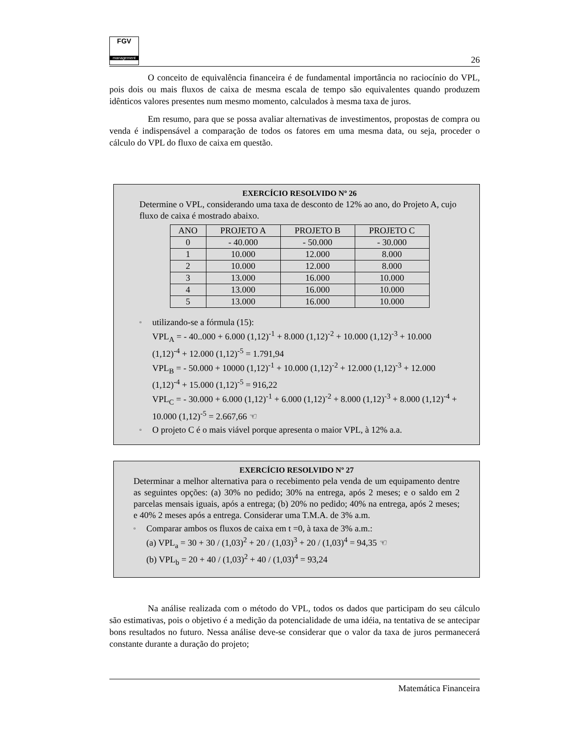FGV
management
26
O conceito de equivalência financeira é de fundamental importância no raciocínio do VPL, pois dois ou mais fluxos de caixa de mesma escala de tempo são equivalentes quando produzem idênticos valores presentes num mesmo momento, calculados à mesma taxa de juros.
Em resumo, para que se possa avaliar alternativas de investimentos, propostas de compra ou venda é indispensável a comparação de todos os fatores em uma mesma data, ou seja, proceder o cálculo do VPL do fluxo de caixa em questão.
EXERCÍCIO RESOLVIDO Nº 26
Determine o VPL, considerando uma taxa de desconto de 12% ao ano, do Projeto A, cujo fluxo de caixa é mostrado abaixo.
| ANO | PROJETO A | PROJETO B | PROJETO C |
| --- | --- | --- | --- |
| 0 | - 40.000 | - 50.000 | - 30.000 |
| 1 | 10.000 | 12.000 | 8.000 |
| 2 | 10.000 | 12.000 | 8.000 |
| 3 | 13.000 | 16.000 | 10.000 |
| 4 | 13.000 | 16.000 | 10.000 |
| 5 | 13.000 | 16.000 | 10.000 |
▫ utilizando-se a fórmula (15):
VPL<sub>A</sub> = - 40..000 + 6.000 (1,12)<sup>-1</sup> + 8.000 (1,12)<sup>-2</sup> + 10.000 (1,12)<sup>-3</sup> + 10.000 (1,12)<sup>-4</sup> + 12.000 (1,12)<sup>-5</sup> = 1.791,94
VPL<sub>B</sub> = - 50.000 + 10000 (1,12)<sup>-1</sup> + 10.000 (1,12)<sup>-2</sup> + 12.000 (1,12)<sup>-3</sup> + 12.000 (1,12)<sup>-4</sup> + 15.000 (1,12)<sup>-5</sup> = 916,22
VPL<sub>C</sub> = - 30.000 + 6.000 (1,12)<sup>-1</sup> + 6.000 (1,12)<sup>-2</sup> + 8.000 (1,12)<sup>-3</sup> + 8.000 (1,12)<sup>-4</sup> + 10.000 (1,12)<sup>-5</sup> = 2.667,66 ☜
▫ O projeto C é o mais viável porque apresenta o maior VPL, à 12% a.a.
EXERCÍCIO RESOLVIDO Nº 27
Determinar a melhor alternativa para o recebimento pela venda de um equipamento dentre as seguintes opções: (a) 30% no pedido; 30% na entrega, após 2 meses; e o saldo em 2 parcelas mensais iguais, após a entrega; (b) 20% no pedido; 40% na entrega, após 2 meses; e 40% 2 meses após a entrega. Considerar uma T.M.A. de 3% a.m.
▫ Comparar ambos os fluxos de caixa em t =0, à taxa de 3% a.m.:
(a) VPL<sub>a</sub> = 30 + 30 / (1,03)<sup>2</sup> + 20 / (1,03)<sup>3</sup> + 20 / (1,03)<sup>4</sup> = 94,35 ☜
(b) VPL<sub>b</sub> = 20 + 40 / (1,03)<sup>2</sup> + 40 / (1,03)<sup>4</sup> = 93,24
Na análise realizada com o método do VPL, todos os dados que participam do seu cálculo são estimativas, pois o objetivo é a medição da potencialidade de uma idéia, na tentativa de se antecipar bons resultados no futuro. Nessa análise deve-se considerar que o valor da taxa de juros permanecerá constante durante a duração do projeto;
Matemática Financeira